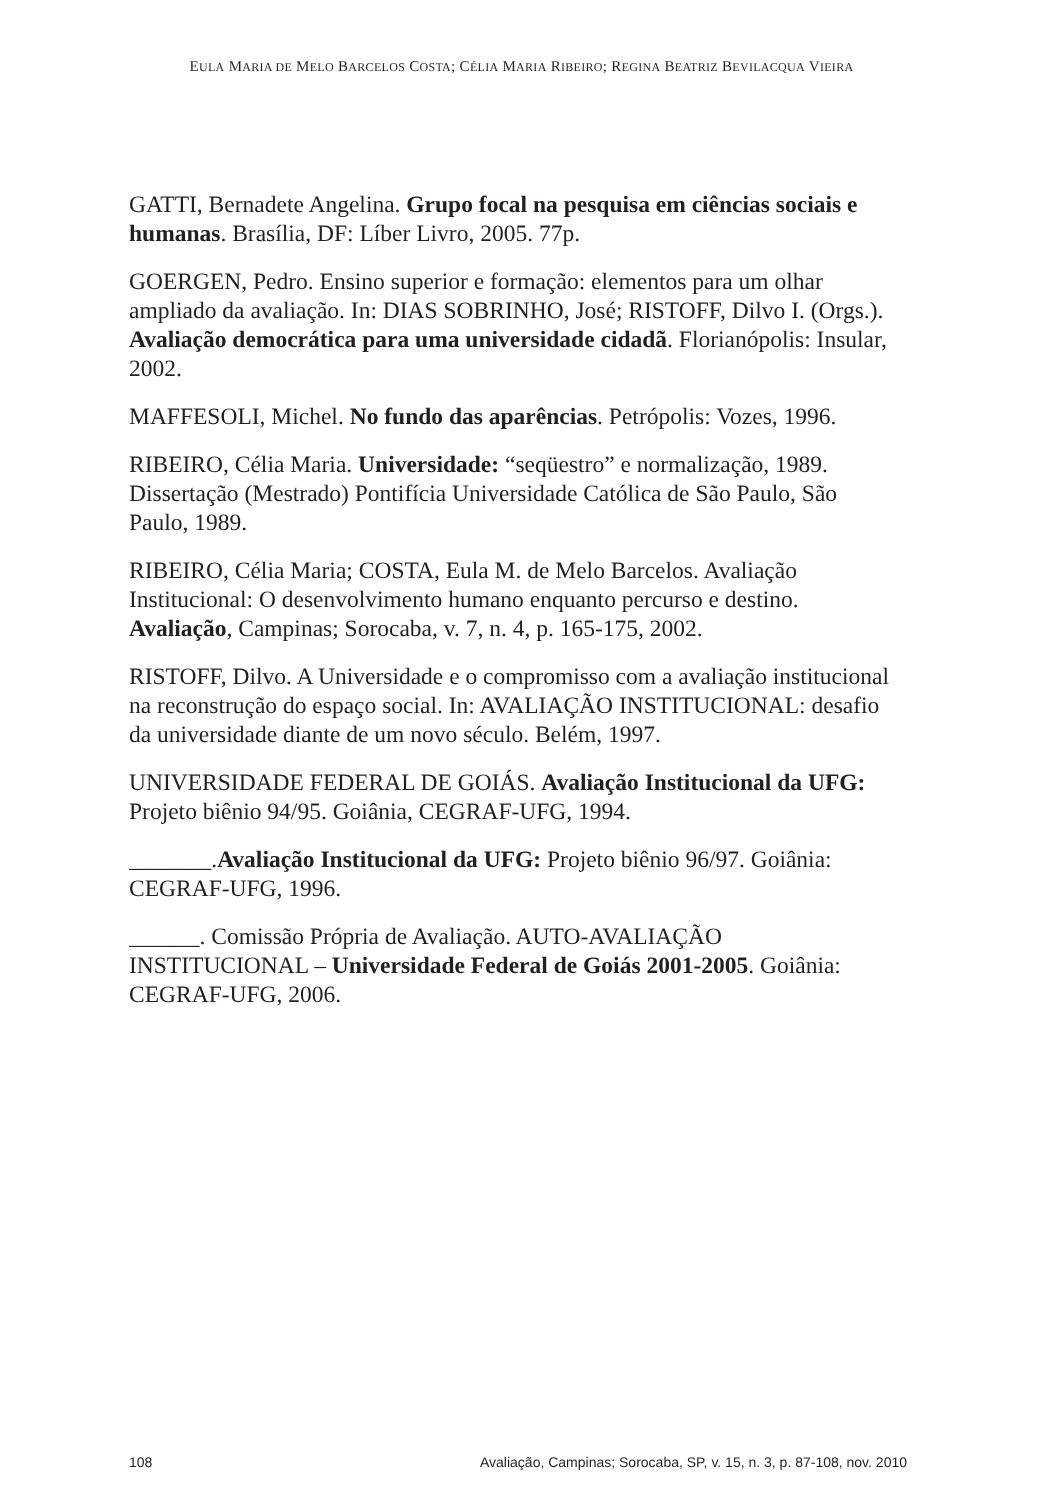EULA MARIA DE MELO BARCELOS COSTA; CÉLIA MARIA RIBEIRO; REGINA BEATRIZ BEVILACQUA VIEIRA
GATTI, Bernadete Angelina. Grupo focal na pesquisa em ciências sociais e humanas. Brasília, DF: Líber Livro, 2005. 77p.
GOERGEN, Pedro. Ensino superior e formação: elementos para um olhar ampliado da avaliação. In: DIAS SOBRINHO, José; RISTOFF, Dilvo I. (Orgs.). Avaliação democrática para uma universidade cidadã. Florianópolis: Insular, 2002.
MAFFESOLI, Michel. No fundo das aparências. Petrópolis: Vozes, 1996.
RIBEIRO, Célia Maria. Universidade: “seqüestro” e normalização, 1989. Dissertação (Mestrado) Pontifícia Universidade Católica de São Paulo, São Paulo, 1989.
RIBEIRO, Célia Maria; COSTA, Eula M. de Melo Barcelos. Avaliação Institucional: O desenvolvimento humano enquanto percurso e destino. Avaliação, Campinas; Sorocaba, v. 7, n. 4, p. 165-175, 2002.
RISTOFF, Dilvo. A Universidade e o compromisso com a avaliação institucional na reconstrução do espaço social. In: AVALIAÇÃO INSTITUCIONAL: desafio da universidade diante de um novo século. Belém, 1997.
UNIVERSIDADE FEDERAL DE GOIÁS. Avaliação Institucional da UFG: Projeto biênio 94/95. Goiânia, CEGRAF-UFG, 1994.
_______.Avaliação Institucional da UFG: Projeto biênio 96/97. Goiânia: CEGRAF-UFG, 1996.
______. Comissão Própria de Avaliação. AUTO-AVALIAÇÃO INSTITUCIONAL – Universidade Federal de Goiás 2001-2005. Goiânia: CEGRAF-UFG, 2006.
108 Avaliação, Campinas; Sorocaba, SP, v. 15, n. 3, p. 87-108, nov. 2010